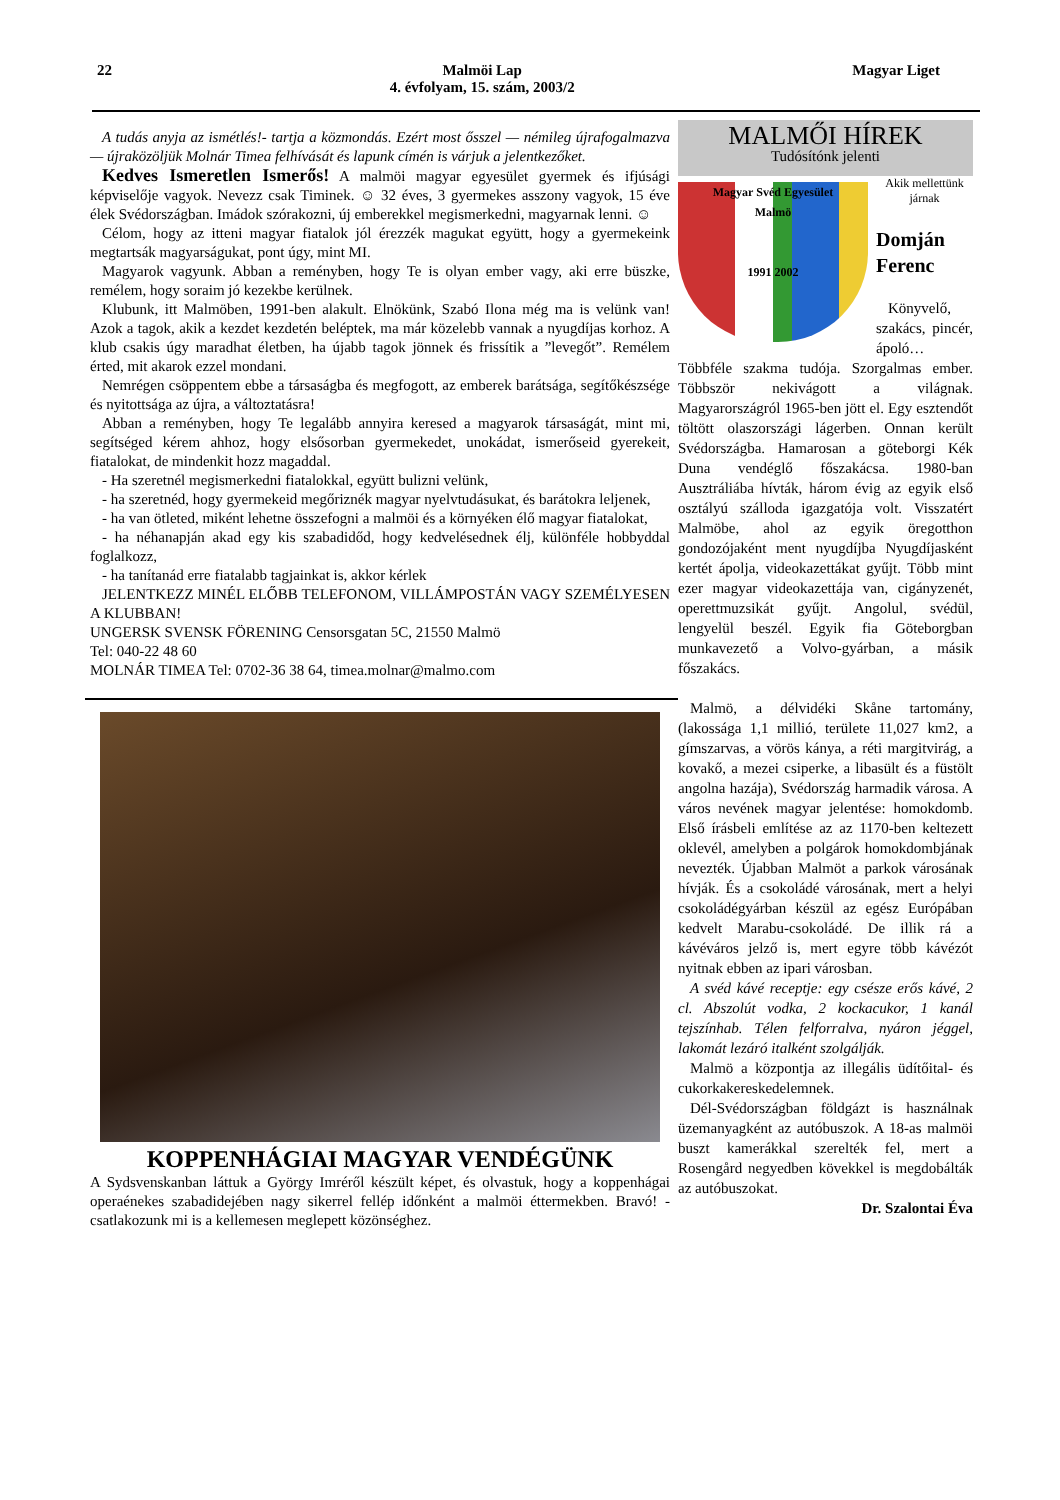22 Malmöi Lap
4. évfolyam, 15. szám, 2003/2 Magyar Liget
A tudás anyja az ismétlés!- tartja a közmondás. Ezért most ősszel — némileg újrafogalmazva — újraközöljük Molnár Timea felhívását és lapunk címén is várjuk a jelentkezőket.
Kedves Ismeretlen Ismerős! A malmöi magyar egyesület gyermek és ifjúsági képviselője vagyok. Nevezz csak Timinek. ☺ 32 éves, 3 gyermekes asszony vagyok, 15 éve élek Svédországban. Imádok szórakozni, új emberekkel megismerkedni, magyarnak lenni. ☺
Célom, hogy az itteni magyar fiatalok jól érezzék magukat együtt, hogy a gyermekeink megtartsák magyarságukat, pont úgy, mint MI.
Magyarok vagyunk. Abban a reményben, hogy Te is olyan ember vagy, aki erre büszke, remélem, hogy soraim jó kezekbe kerülnek.
Klubunk, itt Malmöben, 1991-ben alakult. Elnökünk, Szabó Ilona még ma is velünk van! Azok a tagok, akik a kezdet kezdetén beléptek, ma már közelebb vannak a nyugdíjas korhoz. A klub csakis úgy maradhat életben, ha újabb tagok jönnek és frissítik a ”levegőt”. Remélem érted, mit akarok ezzel mondani.
Nemrégen csöppentem ebbe a társaságba és megfogott, az emberek barátsága, segítőkészsége és nyitottsága az újra, a változtatásra!
Abban a reményben, hogy Te legalább annyira keresed a magyarok társaságát, mint mi, segítséged kérem ahhoz, hogy elsősorban gyermekedet, unokádat, ismerőseid gyerekeit, fiatalokat, de mindenkit hozz magaddal.
- Ha szeretnél megismerkedni fiatalokkal, együtt bulizni velünk,
- ha szeretnéd, hogy gyermekeid megőriznék magyar nyelvtudásukat, és barátokra leljenek,
- ha van ötleted, miként lehetne összefogni a malmöi és a környéken élő magyar fiatalokat,
- ha néhanapján akad egy kis szabadidőd, hogy kedvelésednek élj, különféle hobbyddal foglalkozz,
- ha tanítanád erre fiatalabb tagjainkat is, akkor kérlek
JELENTKEZZ MINÉL ELŐBB TELEFONOM, VILLÁMPOSTÁN VAGY SZEMÉLYESEN A KLUBBAN!
UNGERSK SVENSK FÖRENING Censorsgatan 5C, 21550 Malmö
Tel: 040-22 48 60
MOLNÁR TIMEA Tel: 0702-36 38 64, timea.molnar@malmo.com
KOPPENHÁGIAI MAGYAR VENDÉGÜNK
A Sydsvenskanban láttuk a György Imréről készült képet, és olvastuk, hogy a koppenhágai operaénekes szabadidejében nagy sikerrel fellép időnként a malmöi éttermekben. Bravó! - csatlakozunk mi is a kellemesen meglepett közönséghez.
MALMŐI HÍREK
Tudósítónk jelenti
Magyar Svéd Egyesület
Malmö
1991 2002
Akik mellettünk járnak
Domján Ferenc
Könyvelő, szakács, pincér, ápoló… Többféle szakma tudója. Szorgalmas ember. Többször nekivágott a világnak. Magyarországról 1965-ben jött el. Egy esztendőt töltött olaszországi lágerben. Onnan került Svédországba. Hamarosan a göteborgi Kék Duna vendéglő főszakácsa. 1980-ban Ausztráliába hívták, három évig az egyik első osztályú szálloda igazgatója volt. Visszatért Malmöbe, ahol az egyik öregotthon gondozójaként ment nyugdíjba Nyugdíjasként kertét ápolja, videokazettákat gyűjt. Több mint ezer magyar videokazettája van, cigányzenét, operettmuzsikát gyűjt. Angolul, svédül, lengyelül beszél. Egyik fia Göteborgban munkavezető a Volvo-gyárban, a másik főszakács.
Malmö, a délvidéki Skåne tartomány, (lakossága 1,1 millió, területe 11,027 km2, a gímszarvas, a vörös kánya, a réti margitvirág, a kovakő, a mezei csiperke, a libasült és a füstölt angolna hazája), Svédország harmadik városa. A város nevének magyar jelentése: homokdomb. Első írásbeli említése az az 1170-ben keltezett oklevél, amelyben a polgárok homokdombjának nevezték. Újabban Malmöt a parkok városának hívják. És a csokoládé városának, mert a helyi csokoládégyárban készül az egész Európában kedvelt Marabu-csokoládé. De illik rá a kávéváros jelző is, mert egyre több kávézót nyitnak ebben az ipari városban.
A svéd kávé receptje: egy csésze erős kávé, 2 cl. Abszolút vodka, 2 kockacukor, 1 kanál tejszínhab. Télen felforralva, nyáron jéggel, lakomát lezáró italként szolgálják.
Malmö a központja az illegális üdítőital- és cukorkakereskedelemnek.
Dél-Svédországban földgázt is használnak üzemanyagként az autóbuszok. A 18-as malmöi buszt kamerákkal szerelték fel, mert a Rosengård negyedben kövekkel is megdobálták az autóbuszokat.
Dr. Szalontai Éva